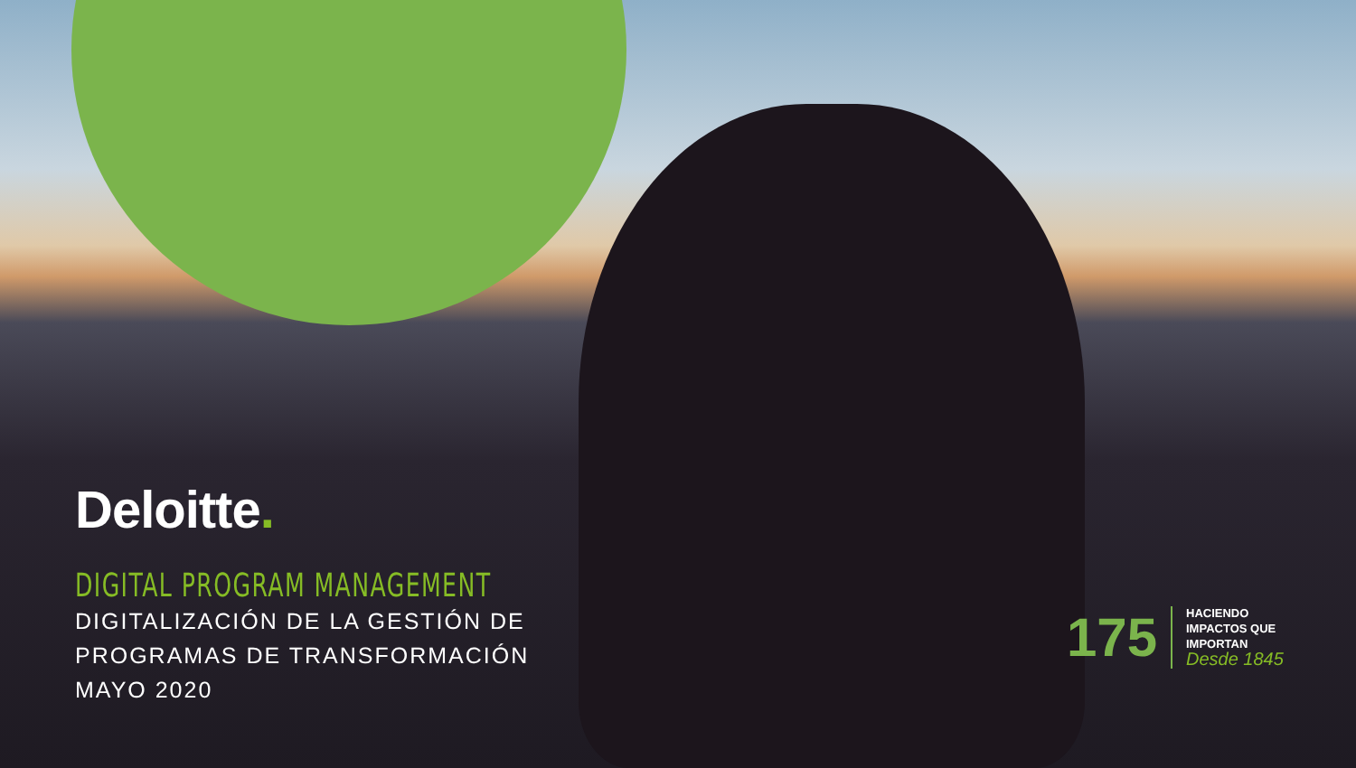Deloitte.
DIGITAL PROGRAM MANAGEMENT
DIGITALIZACIÓN DE LA GESTIÓN DE
PROGRAMAS DE TRANSFORMACIÓN
MAYO 2020
175
HACIENDO
IMPACTOS QUE
IMPORTAN
Desde 1845